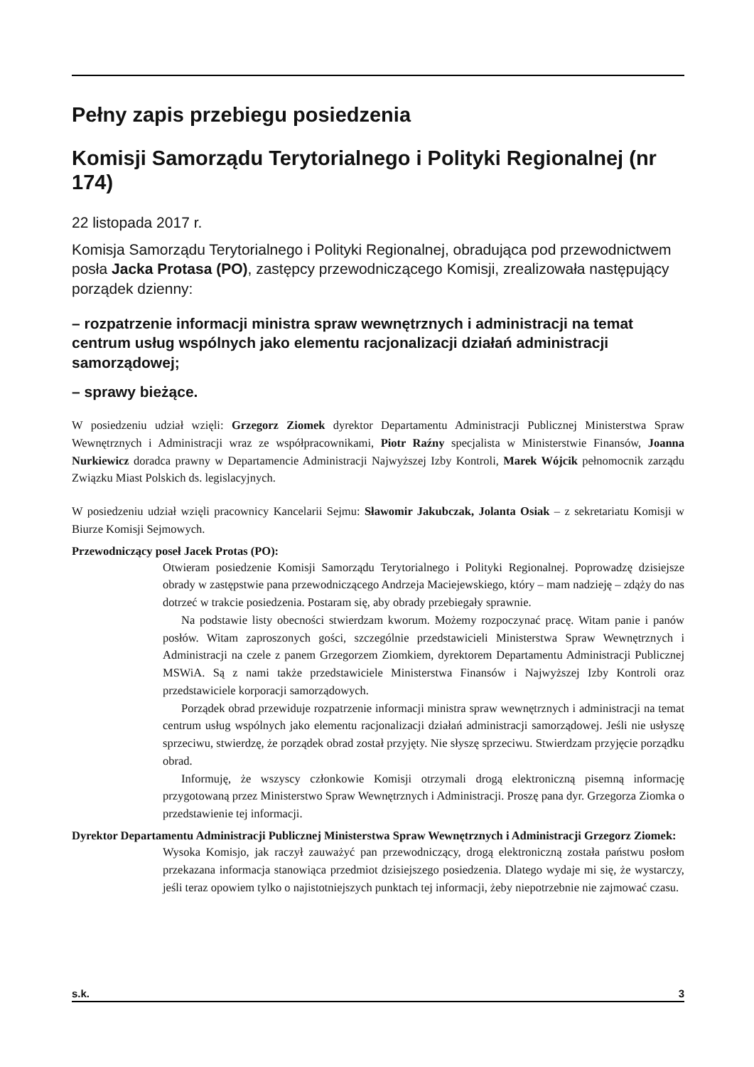Pełny zapis przebiegu posiedzenia
Komisji Samorządu Terytorialnego i Polityki Regionalnej (nr 174)
22 listopada 2017 r.
Komisja Samorządu Terytorialnego i Polityki Regionalnej, obradująca pod przewodnictwem posła Jacka Protasa (PO), zastępcy przewodniczącego Komisji, zrealizowała następujący porządek dzienny:
– rozpatrzenie informacji ministra spraw wewnętrznych i administracji na temat centrum usług wspólnych jako elementu racjonalizacji działań administracji samorządowej;
– sprawy bieżące.
W posiedzeniu udział wzięli: Grzegorz Ziomek dyrektor Departamentu Administracji Publicznej Ministerstwa Spraw Wewnętrznych i Administracji wraz ze współpracownikami, Piotr Raźny specjalista w Ministerstwie Finansów, Joanna Nurkiewicz doradca prawny w Departamencie Administracji Najwyższej Izby Kontroli, Marek Wójcik pełnomocnik zarządu Związku Miast Polskich ds. legislacyjnych.
W posiedzeniu udział wzięli pracownicy Kancelarii Sejmu: Sławomir Jakubczak, Jolanta Osiak – z sekretariatu Komisji w Biurze Komisji Sejmowych.
Przewodniczący poseł Jacek Protas (PO):
Otwieram posiedzenie Komisji Samorządu Terytorialnego i Polityki Regionalnej. Poprowadzę dzisiejsze obrady w zastępstwie pana przewodniczącego Andrzeja Maciejewskiego, który – mam nadzieję – zdąży do nas dotrzeć w trakcie posiedzenia. Postaram się, aby obrady przebiegały sprawnie.
Na podstawie listy obecności stwierdzam kworum. Możemy rozpoczynać pracę. Witam panie i panów posłów. Witam zaproszonych gości, szczególnie przedstawicieli Ministerstwa Spraw Wewnętrznych i Administracji na czele z panem Grzegorzem Ziomkiem, dyrektorem Departamentu Administracji Publicznej MSWiA. Są z nami także przedstawiciele Ministerstwa Finansów i Najwyższej Izby Kontroli oraz przedstawiciele korporacji samorządowych.
Porządek obrad przewiduje rozpatrzenie informacji ministra spraw wewnętrznych i administracji na temat centrum usług wspólnych jako elementu racjonalizacji działań administracji samorządowej. Jeśli nie usłyszę sprzeciwu, stwierdzę, że porządek obrad został przyjęty. Nie słyszę sprzeciwu. Stwierdzam przyjęcie porządku obrad.
Informuję, że wszyscy członkowie Komisji otrzymali drogą elektroniczną pisemną informację przygotowaną przez Ministerstwo Spraw Wewnętrznych i Administracji. Proszę pana dyr. Grzegorza Ziomka o przedstawienie tej informacji.
Dyrektor Departamentu Administracji Publicznej Ministerstwa Spraw Wewnętrznych i Administracji Grzegorz Ziomek:
Wysoka Komisjo, jak raczył zauważyć pan przewodniczący, drogą elektroniczną została państwu posłom przekazana informacja stanowiąca przedmiot dzisiejszego posiedzenia. Dlatego wydaje mi się, że wystarczy, jeśli teraz opowiem tylko o najistotniejszych punktach tej informacji, żeby niepotrzebnie nie zajmować czasu.
s.k. 3